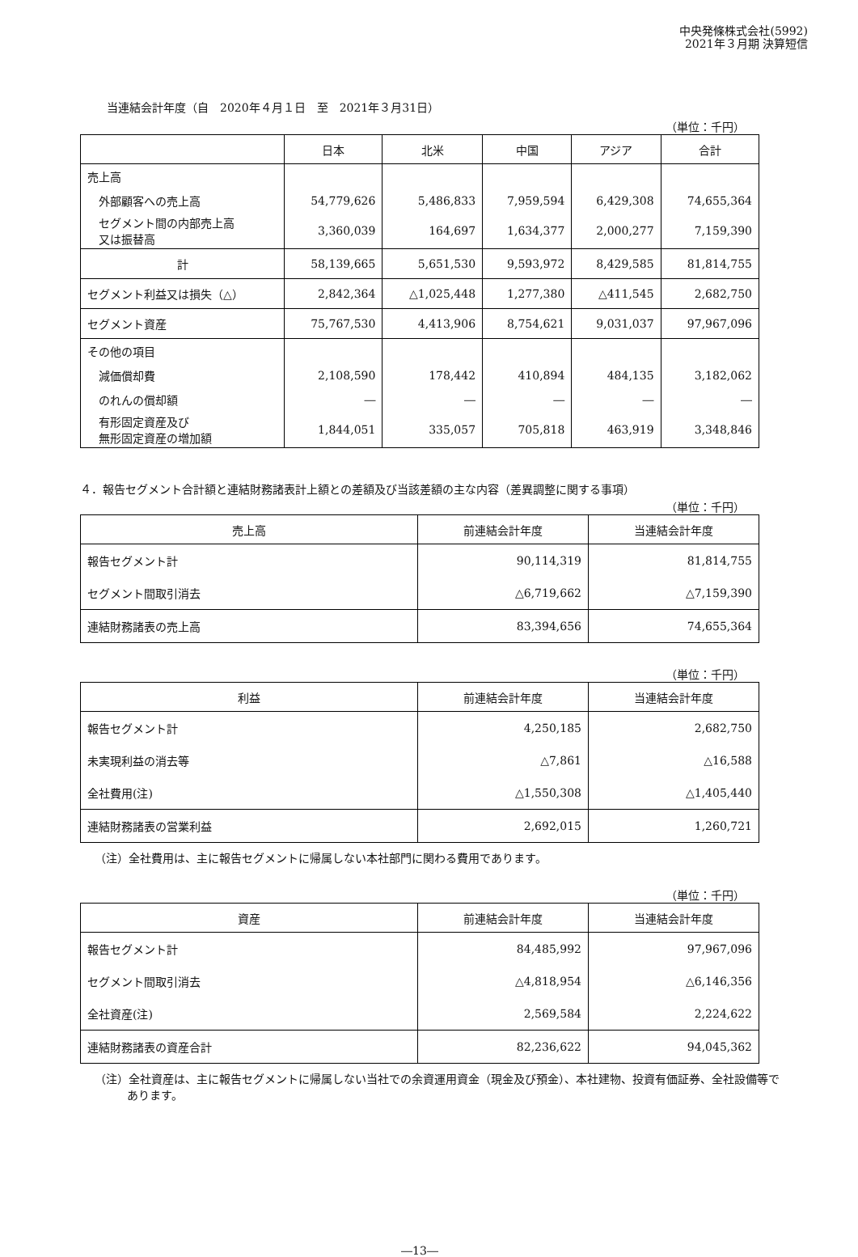中央発條株式会社(5992)
2021年３月期 決算短信
当連結会計年度（自　2020年４月１日　至　2021年３月31日）
（単位：千円）
| | 日本 | 北米 | 中国 | アジア | 合計 |
| --- | --- | --- | --- | --- | --- |
| 売上高 | | | | | |
| 外部顧客への売上高 | 54,779,626 | 5,486,833 | 7,959,594 | 6,429,308 | 74,655,364 |
| セグメント間の内部売上高 又は振替高 | 3,360,039 | 164,697 | 1,634,377 | 2,000,277 | 7,159,390 |
| 計 | 58,139,665 | 5,651,530 | 9,593,972 | 8,429,585 | 81,814,755 |
| セグメント利益又は損失（△） | 2,842,364 | △1,025,448 | 1,277,380 | △411,545 | 2,682,750 |
| セグメント資産 | 75,767,530 | 4,413,906 | 8,754,621 | 9,031,037 | 97,967,096 |
| その他の項目 | | | | | |
| 減価償却費 | 2,108,590 | 178,442 | 410,894 | 484,135 | 3,182,062 |
| のれんの償却額 | ― | ― | ― | ― | ― |
| 有形固定資産及び 無形固定資産の増加額 | 1,844,051 | 335,057 | 705,818 | 463,919 | 3,348,846 |
４．報告セグメント合計額と連結財務諸表計上額との差額及び当該差額の主な内容（差異調整に関する事項）
（単位：千円）
| 売上高 | 前連結会計年度 | 当連結会計年度 |
| --- | --- | --- |
| 報告セグメント計 | 90,114,319 | 81,814,755 |
| セグメント間取引消去 | △6,719,662 | △7,159,390 |
| 連結財務諸表の売上高 | 83,394,656 | 74,655,364 |
（単位：千円）
| 利益 | 前連結会計年度 | 当連結会計年度 |
| --- | --- | --- |
| 報告セグメント計 | 4,250,185 | 2,682,750 |
| 未実現利益の消去等 | △7,861 | △16,588 |
| 全社費用(注) | △1,550,308 | △1,405,440 |
| 連結財務諸表の営業利益 | 2,692,015 | 1,260,721 |
（注）全社費用は、主に報告セグメントに帰属しない本社部門に関わる費用であります。
（単位：千円）
| 資産 | 前連結会計年度 | 当連結会計年度 |
| --- | --- | --- |
| 報告セグメント計 | 84,485,992 | 97,967,096 |
| セグメント間取引消去 | △4,818,954 | △6,146,356 |
| 全社資産(注) | 2,569,584 | 2,224,622 |
| 連結財務諸表の資産合計 | 82,236,622 | 94,045,362 |
（注）全社資産は、主に報告セグメントに帰属しない当社での余資運用資金（現金及び預金）、本社建物、投資有価証券、全社設備等であります。
―13―